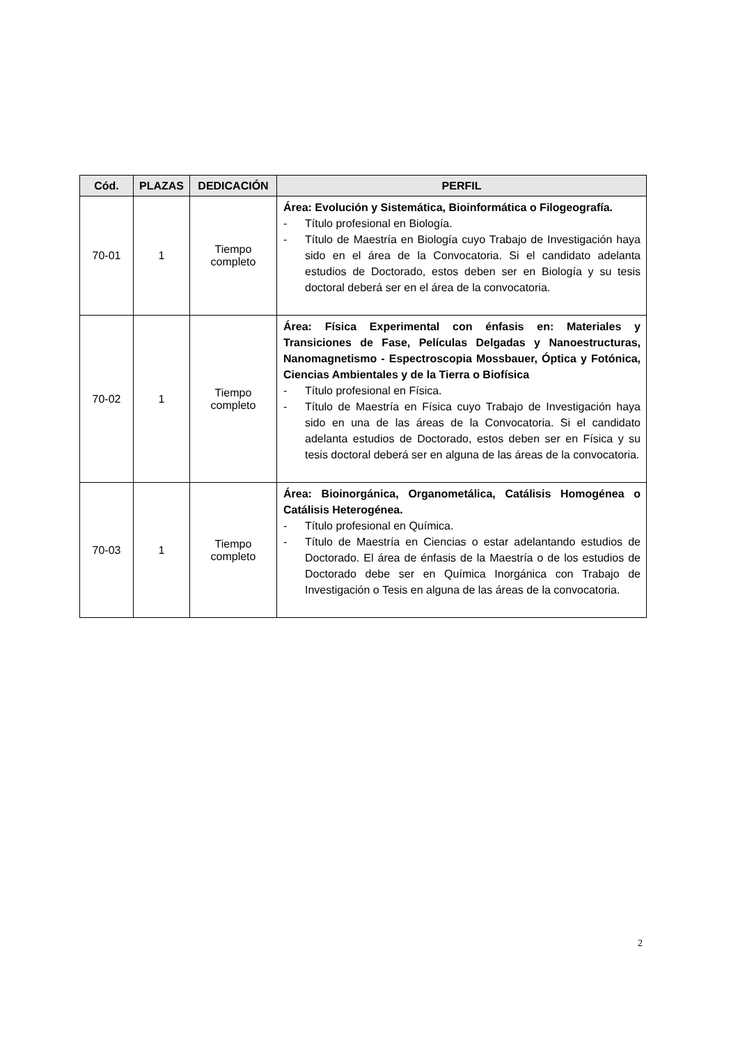| Cód. | PLAZAS | DEDICACIÓN | PERFIL |
| --- | --- | --- | --- |
| 70-01 | 1 | Tiempo completo | Área: Evolución y Sistemática, Bioinformática o Filogeografía. - Título profesional en Biología. - Título de Maestría en Biología cuyo Trabajo de Investigación haya sido en el área de la Convocatoria. Si el candidato adelanta estudios de Doctorado, estos deben ser en Biología y su tesis doctoral deberá ser en el área de la convocatoria. |
| 70-02 | 1 | Tiempo completo | Área: Física Experimental con énfasis en: Materiales y Transiciones de Fase, Películas Delgadas y Nanoestructuras, Nanomagnetismo - Espectroscopia Mossbauer, Óptica y Fotónica, Ciencias Ambientales y de la Tierra o Biofísica - Título profesional en Física. - Título de Maestría en Física cuyo Trabajo de Investigación haya sido en una de las áreas de la Convocatoria. Si el candidato adelanta estudios de Doctorado, estos deben ser en Física y su tesis doctoral deberá ser en alguna de las áreas de la convocatoria. |
| 70-03 | 1 | Tiempo completo | Área: Bioinorgánica, Organometálica, Catálisis Homogénea o Catálisis Heterogénea. - Título profesional en Química. - Título de Maestría en Ciencias o estar adelantando estudios de Doctorado. El área de énfasis de la Maestría o de los estudios de Doctorado debe ser en Química Inorgánica con Trabajo de Investigación o Tesis en alguna de las áreas de la convocatoria. |
2